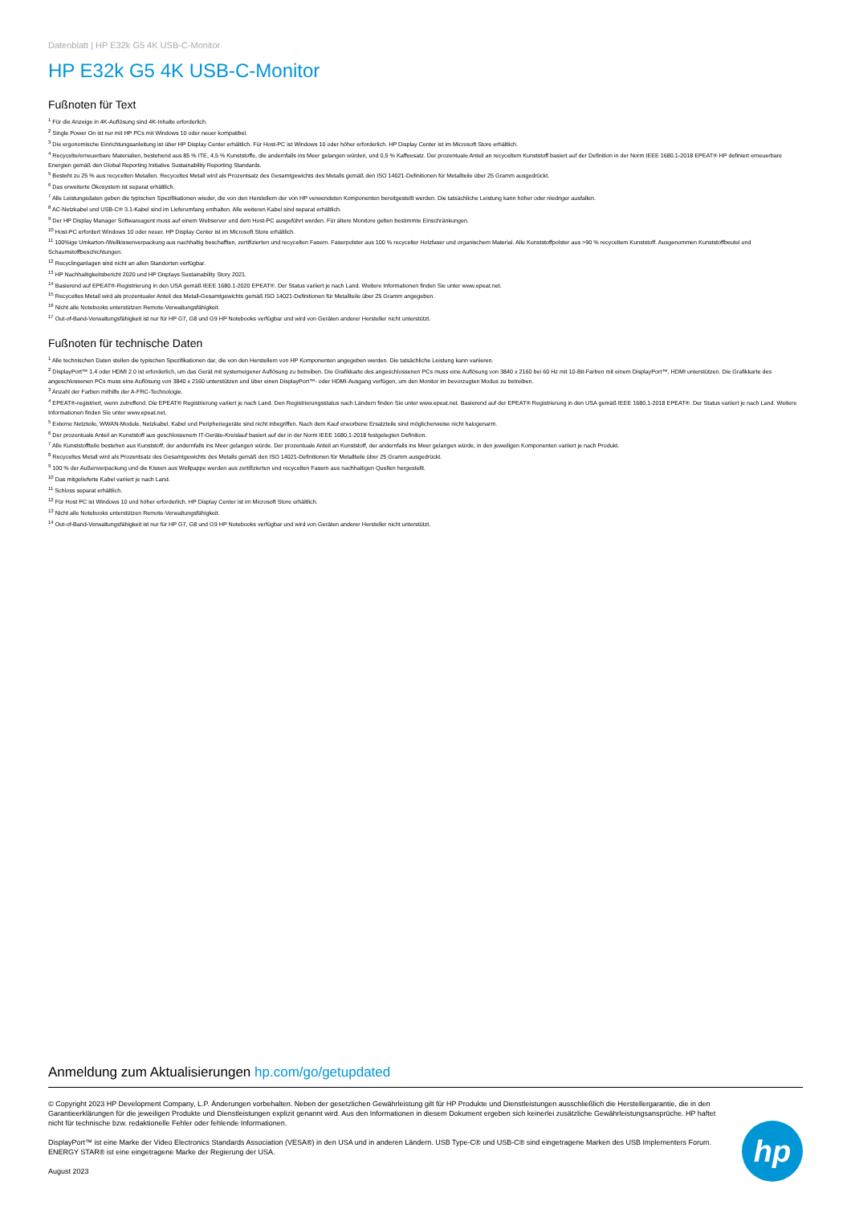Datenblatt | HP E32k G5 4K USB-C-Monitor
HP E32k G5 4K USB-C-Monitor
Fußnoten für Text
<sup>1</sup> Für die Anzeige in 4K-Auflösung sind 4K-Inhalte erforderlich.
<sup>2</sup> Single Power On ist nur mit HP PCs mit Windows 10 oder neuer kompatibel.
<sup>3</sup> Die ergonomische Einrichtungsanleitung ist über HP Display Center erhältlich. Für Host-PC ist Windows 10 oder höher erforderlich. HP Display Center ist im Microsoft Store erhältlich.
<sup>4</sup> Recycelte/erneuerbare Materialien, bestehend aus 85 % ITE, 4,5 % Kunststoffe, die andernfalls ins Meer gelangen würden, und 0,5 % Kaffeesatz. Der prozentuale Anteil an recyceltem Kunststoff basiert auf der Definition in der Norm IEEE 1680.1-2018 EPEAT® HP definiert erneuerbare Energien gemäß den Global Reporting Initiative Sustainability Reporting Standards.
<sup>5</sup> Besteht zu 25 % aus recycelten Metallen. Recyceltes Metall wird als Prozentsatz des Gesamtgewichts des Metalls gemäß den ISO 14021-Definitionen für Metallteile über 25 Gramm ausgedrückt.
<sup>6</sup> Das erweiterte Ökosystem ist separat erhältlich.
<sup>7</sup> Alle Leistungsdaten geben die typischen Spezifikationen wieder, die von den Herstellern der von HP verwendeten Komponenten bereitgestellt werden. Die tatsächliche Leistung kann höher oder niedriger ausfallen.
<sup>8</sup> AC-Netzkabel und USB-C® 3.1-Kabel sind im Lieferumfang enthalten. Alle weiteren Kabel sind separat erhältlich.
<sup>9</sup> Der HP Display Manager Softwareagent muss auf einem Webserver und dem Host-PC ausgeführt werden. Für ältere Monitore gelten bestimmte Einschränkungen.
<sup>10</sup> Host-PC erfordert Windows 10 oder neuer. HP Display Center ist im Microsoft Store erhältlich.
<sup>11</sup> 100%ige Umkarton-/Wellkissenverpackung aus nachhaltig beschafften, zertifizierten und recycelten Fasern. Faserpolster aus 100 % recycelter Holzfaser und organischem Material. Alle Kunststoffpolster aus >90 % recyceltem Kunststoff. Ausgenommen Kunststoffbeutel und Schaumstoffbeschichtungen.
<sup>12</sup> Recyclinganlagen sind nicht an allen Standorten verfügbar.
<sup>13</sup> HP Nachhaltigkeitsbericht 2020 und HP Displays Sustainability Story 2021.
<sup>14</sup> Basierend auf EPEAT®-Registrierung in den USA gemäß IEEE 1680.1-2020 EPEAT®. Der Status variiert je nach Land. Weitere Informationen finden Sie unter www.epeat.net.
<sup>15</sup> Recyceltes Metall wird als prozentualer Anteil des Metall-Gesamtgewichts gemäß ISO 14021-Definitionen für Metallteile über 25 Gramm angegeben.
<sup>16</sup> Nicht alle Notebooks unterstützen Remote-Verwaltungsfähigkeit.
<sup>17</sup> Out-of-Band-Verwaltungsfähigkeit ist nur für HP G7, G8 und G9 HP Notebooks verfügbar und wird von Geräten anderer Hersteller nicht unterstützt.
Fußnoten für technische Daten
<sup>1</sup> Alle technischen Daten stellen die typischen Spezifikationen dar, die von den Herstellern von HP Komponenten angegeben werden. Die tatsächliche Leistung kann variieren.
<sup>2</sup> DisplayPort™ 1.4 oder HDMI 2.0 ist erforderlich, um das Gerät mit systemeigener Auflösung zu betreiben. Die Grafikkarte des angeschlossenen PCs muss eine Auflösung von 3840 x 2160 bei 60 Hz mit 10-Bit-Farben mit einem DisplayPort™, HDMI unterstützen. Die Grafikkarte des angeschlossenen PCs muss eine Auflösung von 3840 x 2160 unterstützen und über einen DisplayPort™- oder HDMI-Ausgang verfügen, um den Monitor im bevorzugten Modus zu betreiben.
<sup>3</sup> Anzahl der Farben mithilfe der A-FRC-Technologie.
<sup>4</sup> EPEAT®-registriert, wenn zutreffend. Die EPEAT® Registrierung variiert je nach Land. Den Registrierungsstatus nach Ländern finden Sie unter www.epeat.net. Basierend auf der EPEAT® Registrierung in den USA gemäß IEEE 1680.1-2018 EPEAT®. Der Status variiert je nach Land. Weitere Informationen finden Sie unter www.epeat.net.
<sup>5</sup> Externe Netzteile, WWAN-Module, Netzkabel, Kabel und Peripheriegeräte sind nicht inbegriffen. Nach dem Kauf erworbene Ersatzteile sind möglicherweise nicht halogenarm.
<sup>6</sup> Der prozentuale Anteil an Kunststoff aus geschlossenem IT-Geräte-Kreislauf basiert auf der in der Norm IEEE 1680.1-2018 festgelegten Definition.
<sup>7</sup> Alle Kunststoffteile bestehen aus Kunststoff, der andernfalls ins Meer gelangen würde. Der prozentuale Anteil an Kunststoff, der andernfalls ins Meer gelangen würde, in den jeweiligen Komponenten variiert je nach Produkt.
<sup>8</sup> Recyceltes Metall wird als Prozentsatz des Gesamtgewichts des Metalls gemäß den ISO 14021-Definitionen für Metallteile über 25 Gramm ausgedrückt.
<sup>9</sup> 100 % der Außenverpackung und die Kissen aus Wellpappe werden aus zertifizierten und recycelten Fasern aus nachhaltigen Quellen hergestellt.
<sup>10</sup> Das mitgelieferte Kabel variiert je nach Land.
<sup>11</sup> Schloss separat erhältlich.
<sup>12</sup> Für Host PC ist Windows 10 und höher erforderlich. HP Display Center ist im Microsoft Store erhältlich.
<sup>13</sup> Nicht alle Notebooks unterstützen Remote-Verwaltungsfähigkeit.
<sup>14</sup> Out-of-Band-Verwaltungsfähigkeit ist nur für HP G7, G8 und G9 HP Notebooks verfügbar und wird von Geräten anderer Hersteller nicht unterstützt.
Anmeldung zum Aktualisierungen hp.com/go/getupdated
© Copyright 2023 HP Development Company, L.P. Änderungen vorbehalten. Neben der gesetzlichen Gewährleistung gilt für HP Produkte und Dienstleistungen ausschließlich die Herstellergarantie, die in den Garantieerklärungen für die jeweiligen Produkte und Dienstleistungen explizit genannt wird. Aus den Informationen in diesem Dokument ergeben sich keinerlei zusätzliche Gewährleistungsansprüche. HP haftet nicht für technische bzw. redaktionelle Fehler oder fehlende Informationen.
DisplayPort™ ist eine Marke der Video Electronics Standards Association (VESA®) in den USA und in anderen Ländern. USB Type-C® und USB-C® sind eingetragene Marken des USB Implementers Forum. ENERGY STAR® ist eine eingetragene Marke der Regierung der USA.
August 2023
hp